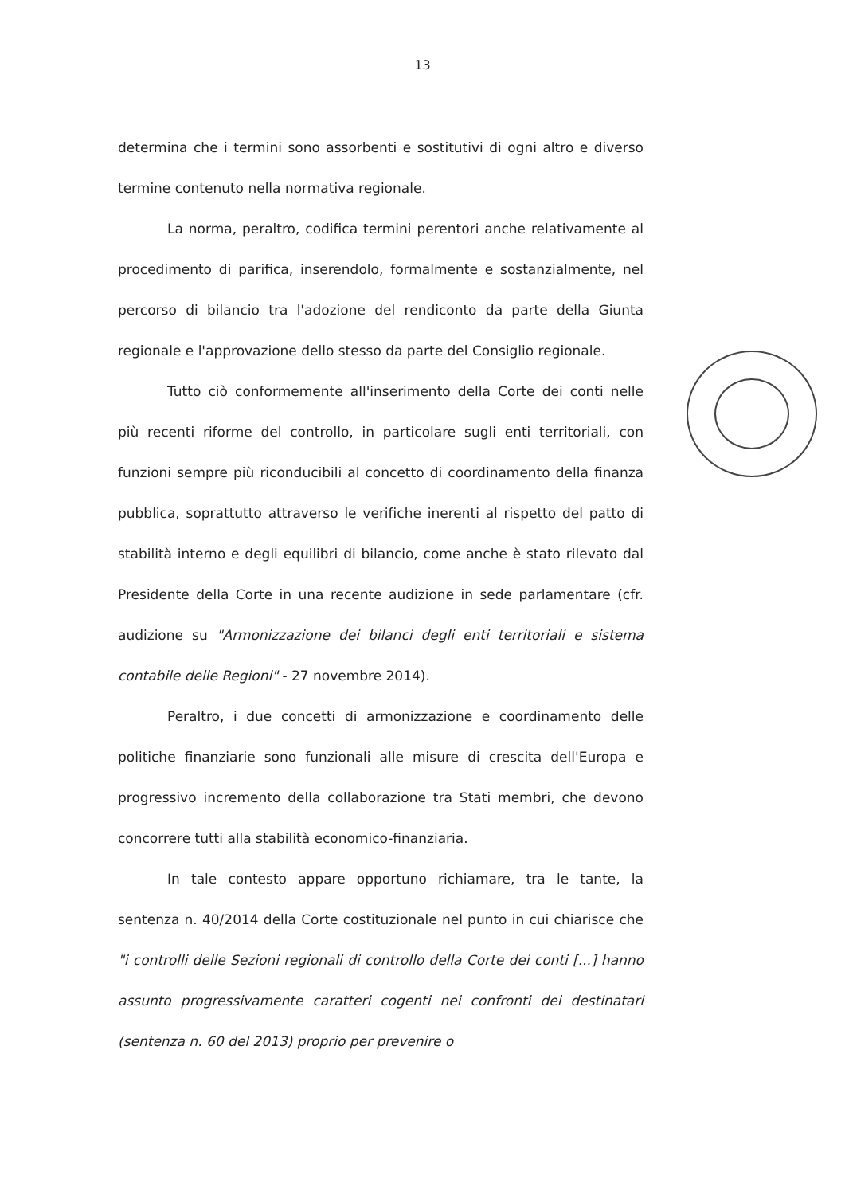13
determina che i termini sono assorbenti e sostitutivi di ogni altro e diverso termine contenuto nella normativa regionale.
La norma, peraltro, codifica termini perentori anche relativamente al procedimento di parifica, inserendolo, formalmente e sostanzialmente, nel percorso di bilancio tra l'adozione del rendiconto da parte della Giunta regionale e l'approvazione dello stesso da parte del Consiglio regionale.
Tutto ciò conformemente all'inserimento della Corte dei conti nelle più recenti riforme del controllo, in particolare sugli enti territoriali, con funzioni sempre più riconducibili al concetto di coordinamento della finanza pubblica, soprattutto attraverso le verifiche inerenti al rispetto del patto di stabilità interno e degli equilibri di bilancio, come anche è stato rilevato dal Presidente della Corte in una recente audizione in sede parlamentare (cfr. audizione su "Armonizzazione dei bilanci degli enti territoriali e sistema contabile delle Regioni" - 27 novembre 2014).
Peraltro, i due concetti di armonizzazione e coordinamento delle politiche finanziarie sono funzionali alle misure di crescita dell'Europa e progressivo incremento della collaborazione tra Stati membri, che devono concorrere tutti alla stabilità economico-finanziaria.
In tale contesto appare opportuno richiamare, tra le tante, la sentenza n. 40/2014 della Corte costituzionale nel punto in cui chiarisce che "i controlli delle Sezioni regionali di controllo della Corte dei conti [...] hanno assunto progressivamente caratteri cogenti nei confronti dei destinatari (sentenza n. 60 del 2013) proprio per prevenire o